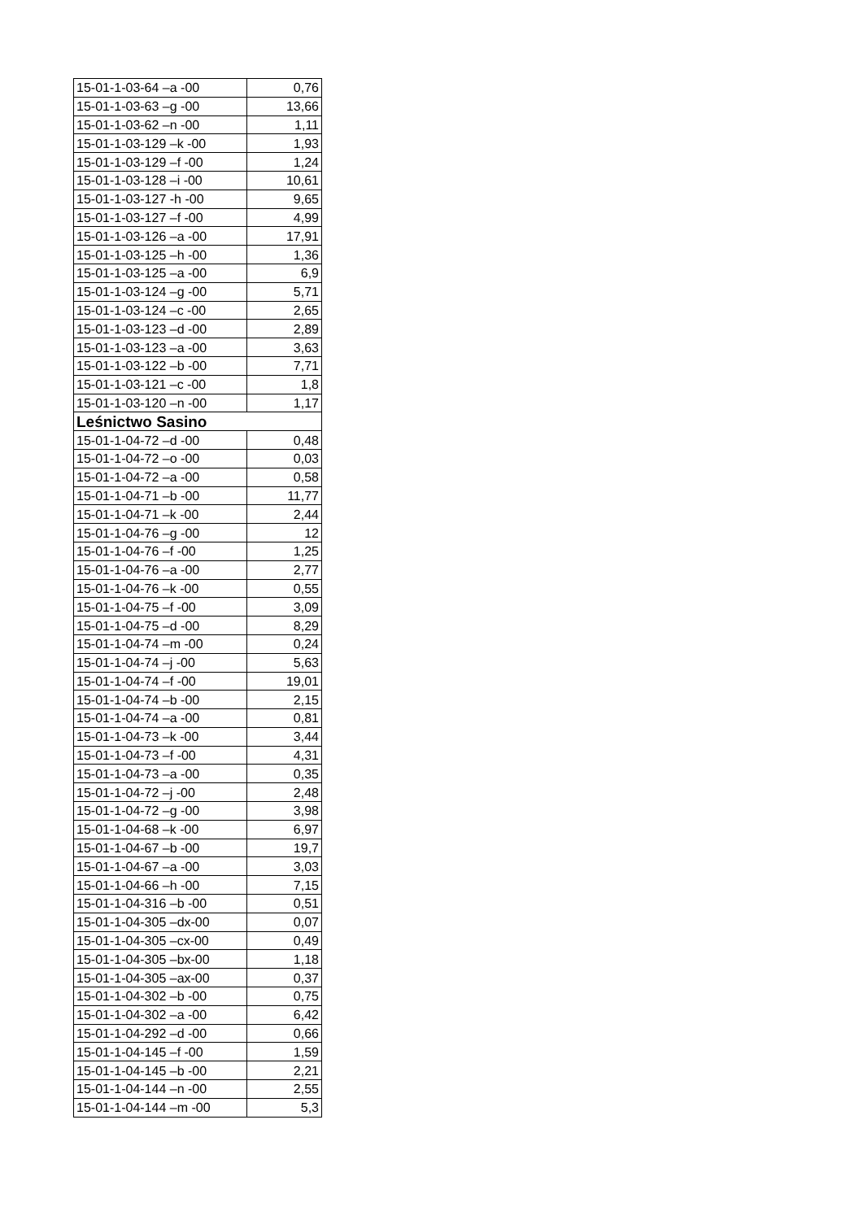| 15-01-1-03-64 –a -00 | 0,76 |
| 15-01-1-03-63 –g -00 | 13,66 |
| 15-01-1-03-62 –n -00 | 1,11 |
| 15-01-1-03-129 –k -00 | 1,93 |
| 15-01-1-03-129 –f -00 | 1,24 |
| 15-01-1-03-128 –i -00 | 10,61 |
| 15-01-1-03-127 -h -00 | 9,65 |
| 15-01-1-03-127 –f -00 | 4,99 |
| 15-01-1-03-126 –a -00 | 17,91 |
| 15-01-1-03-125 –h -00 | 1,36 |
| 15-01-1-03-125 –a -00 | 6,9 |
| 15-01-1-03-124 –g -00 | 5,71 |
| 15-01-1-03-124 –c -00 | 2,65 |
| 15-01-1-03-123 –d -00 | 2,89 |
| 15-01-1-03-123 –a -00 | 3,63 |
| 15-01-1-03-122 –b -00 | 7,71 |
| 15-01-1-03-121 –c -00 | 1,8 |
| 15-01-1-03-120 –n -00 | 1,17 |
| Leśnictwo Sasino | |
| 15-01-1-04-72 –d -00 | 0,48 |
| 15-01-1-04-72 –o -00 | 0,03 |
| 15-01-1-04-72 –a -00 | 0,58 |
| 15-01-1-04-71 –b -00 | 11,77 |
| 15-01-1-04-71 –k -00 | 2,44 |
| 15-01-1-04-76 –g -00 | 12 |
| 15-01-1-04-76 –f -00 | 1,25 |
| 15-01-1-04-76 –a -00 | 2,77 |
| 15-01-1-04-76 –k -00 | 0,55 |
| 15-01-1-04-75 –f -00 | 3,09 |
| 15-01-1-04-75 –d -00 | 8,29 |
| 15-01-1-04-74 –m -00 | 0,24 |
| 15-01-1-04-74 –j -00 | 5,63 |
| 15-01-1-04-74 –f -00 | 19,01 |
| 15-01-1-04-74 –b -00 | 2,15 |
| 15-01-1-04-74 –a -00 | 0,81 |
| 15-01-1-04-73 –k -00 | 3,44 |
| 15-01-1-04-73 –f -00 | 4,31 |
| 15-01-1-04-73 –a -00 | 0,35 |
| 15-01-1-04-72 –j -00 | 2,48 |
| 15-01-1-04-72 –g -00 | 3,98 |
| 15-01-1-04-68 –k -00 | 6,97 |
| 15-01-1-04-67 –b -00 | 19,7 |
| 15-01-1-04-67 –a -00 | 3,03 |
| 15-01-1-04-66 –h -00 | 7,15 |
| 15-01-1-04-316 –b -00 | 0,51 |
| 15-01-1-04-305 –dx-00 | 0,07 |
| 15-01-1-04-305 –cx-00 | 0,49 |
| 15-01-1-04-305 –bx-00 | 1,18 |
| 15-01-1-04-305 –ax-00 | 0,37 |
| 15-01-1-04-302 –b -00 | 0,75 |
| 15-01-1-04-302 –a -00 | 6,42 |
| 15-01-1-04-292 –d -00 | 0,66 |
| 15-01-1-04-145 –f -00 | 1,59 |
| 15-01-1-04-145 –b -00 | 2,21 |
| 15-01-1-04-144 –n -00 | 2,55 |
| 15-01-1-04-144 –m -00 | 5,3 |